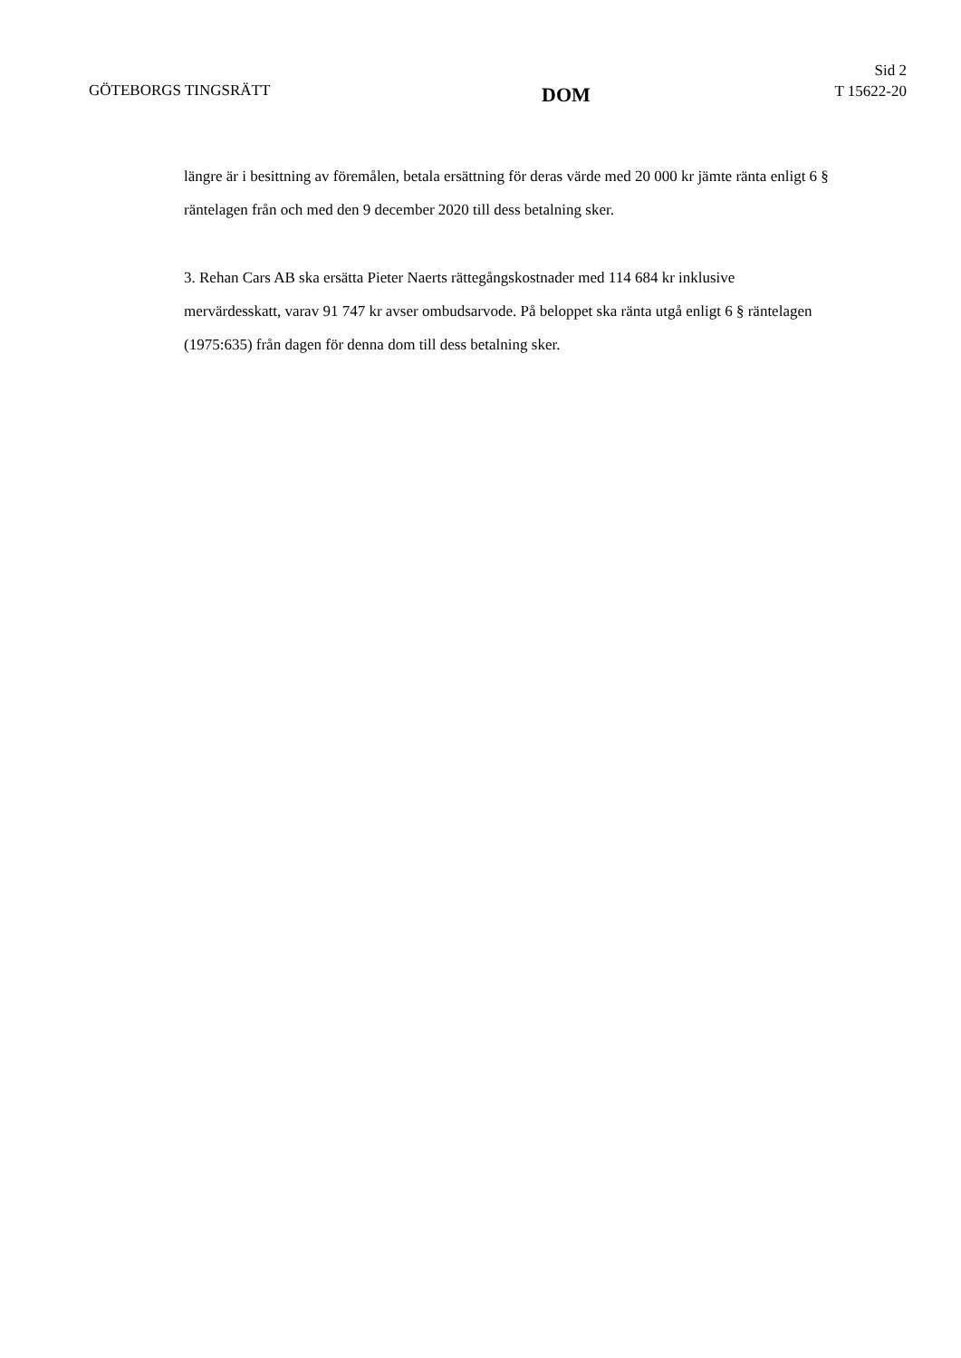GÖTEBORGS TINGSRÄTT
DOM
Sid 2
T 15622-20
längre är i besittning av föremålen, betala ersättning för deras värde med 20 000 kr jämte ränta enligt 6 § räntelagen från och med den 9 december 2020 till dess betalning sker.
3. Rehan Cars AB ska ersätta Pieter Naerts rättegångskostnader med 114 684 kr inklusive mervärdesskatt, varav 91 747 kr avser ombudsarvode. På beloppet ska ränta utgå enligt 6 § räntelagen (1975:635) från dagen för denna dom till dess betalning sker.